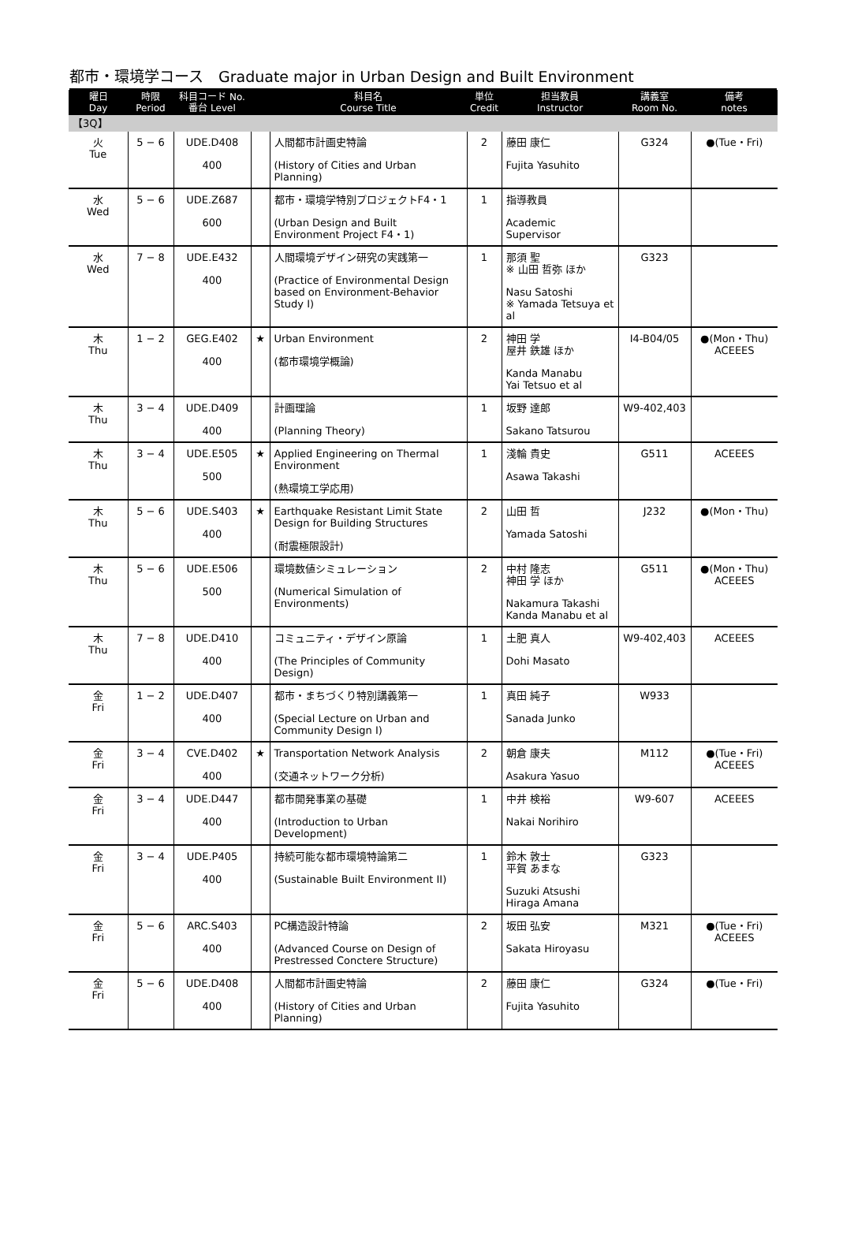都市・環境学コース　Graduate major in Urban Design and Built Environment
| 曜日 Day | 時限 Period | 科目コード No. 番台 Level | | 科目名 Course Title | 単位 Credit | 担当教員 Instructor | 講義室 Room No. | 備考 notes |
| --- | --- | --- | --- | --- | --- | --- | --- | --- |
| 【3Q】 | | | | | | | | |
| 火 Tue | 5 − 6 | UDE.D408 400 | | 人間都市計画史特論 (History of Cities and Urban Planning) | 2 | 藤田 康仁 Fujita Yasuhito | G324 | ●(Tue・Fri) |
| 水 Wed | 5 − 6 | UDE.Z687 600 | | 都市・環境学特別プロジェクトF4・1 (Urban Design and Built Environment Project F4・1) | 1 | 指導教員 Academic Supervisor | | |
| 水 Wed | 7 − 8 | UDE.E432 400 | | 人間環境デザイン研究の実践第一 (Practice of Environmental Design based on Environment-Behavior Study I) | 1 | 那須 聖 ※ 山田 哲弥 ほか Nasu Satoshi ※ Yamada Tetsuya et al | G323 | |
| 木 Thu | 1 − 2 | GEG.E402 400 | ★ | Urban Environment (都市環境学概論) | 2 | 神田 学 屋井 鉄雄 ほか Kanda Manabu Yai Tetsuo et al | I4-B04/05 | ●(Mon・Thu) ACEEES |
| 木 Thu | 3 − 4 | UDE.D409 400 | | 計画理論 (Planning Theory) | 1 | 坂野 達郎 Sakano Tatsurou | W9-402,403 | |
| 木 Thu | 3 − 4 | UDE.E505 500 | ★ | Applied Engineering on Thermal Environment (熱環境工学応用) | 1 | 淺輪 貴史 Asawa Takashi | G511 | ACEEES |
| 木 Thu | 5 − 6 | UDE.S403 400 | ★ | Earthquake Resistant Limit State Design for Building Structures (耐震極限設計) | 2 | 山田 哲 Yamada Satoshi | J232 | ●(Mon・Thu) |
| 木 Thu | 5 − 6 | UDE.E506 500 | | 環境数値シミュレーション (Numerical Simulation of Environments) | 2 | 中村 隆志 神田 学 ほか Nakamura Takashi Kanda Manabu et al | G511 | ●(Mon・Thu) ACEEES |
| 木 Thu | 7 − 8 | UDE.D410 400 | | コミュニティ・デザイン原論 (The Principles of Community Design) | 1 | 土肥 真人 Dohi Masato | W9-402,403 | ACEEES |
| 金 Fri | 1 − 2 | UDE.D407 400 | | 都市・まちづくり特別講義第一 (Special Lecture on Urban and Community Design I) | 1 | 真田 純子 Sanada Junko | W933 | |
| 金 Fri | 3 − 4 | CVE.D402 400 | ★ | Transportation Network Analysis (交通ネットワーク分析) | 2 | 朝倉 康夫 Asakura Yasuo | M112 | ●(Tue・Fri) ACEEES |
| 金 Fri | 3 − 4 | UDE.D447 400 | | 都市開発事業の基礎 (Introduction to Urban Development) | 1 | 中井 検裕 Nakai Norihiro | W9-607 | ACEEES |
| 金 Fri | 3 − 4 | UDE.P405 400 | | 持続可能な都市環境特論第二 (Sustainable Built Environment II) | 1 | 鈴木 敦士 平賀 あまな Suzuki Atsushi Hiraga Amana | G323 | |
| 金 Fri | 5 − 6 | ARC.S403 400 | | PC構造設計特論 (Advanced Course on Design of Prestressed Conctere Structure) | 2 | 坂田 弘安 Sakata Hiroyasu | M321 | ●(Tue・Fri) ACEEES |
| 金 Fri | 5 − 6 | UDE.D408 400 | | 人間都市計画史特論 (History of Cities and Urban Planning) | 2 | 藤田 康仁 Fujita Yasuhito | G324 | ●(Tue・Fri) |